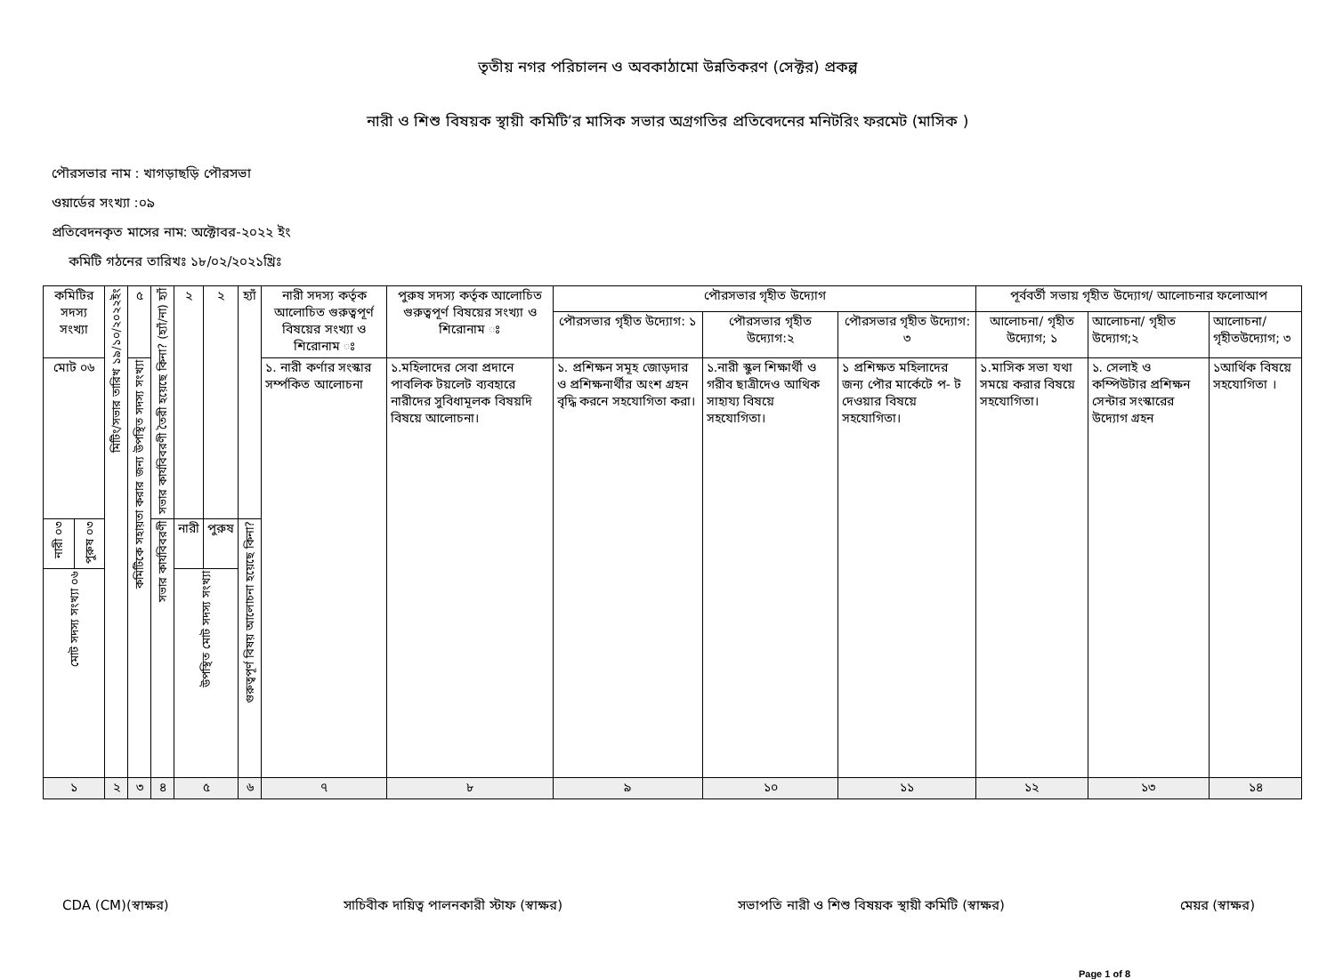তৃতীয় নগর পরিচালন ও অবকাঠামো উন্নতিকরণ (সেক্টর) প্রকল্প
নারী ও শিশু বিষয়ক স্থায়ী কমিটি’র মাসিক সভার অগ্রগতির প্রতিবেদনের মনিটরিং ফরমেট (মাসিক )
পৌরসভার নাম : খাগড়াছড়ি পৌরসভা
ওয়ার্ডের সংখ্যা :০৯
প্রতিবেদনকৃত মাসের নাম: অক্টোবর-২০২২ ইং
কমিটি গঠনের তারিখঃ ১৮/০২/২০২১খ্রিঃ
| কমিটির সদস্য সংখ্যা | | মিটিং/সভার তারিখ ১৯/১০/২০২২ইং | ৫ | সভার কার্যবিবরণী তৈরী হয়েছে কিনা? (হ্যাঁ/না) হ্যাঁ | ২ | ২ | হ্যাঁ | নারী সদস্য কর্তৃক আলোচিত গুরুত্বপূর্ণ বিষয়ের সংখ্যা ও শিরোনাম ঃ | পুরুষ সদস্য কর্তৃক আলোচিত গুরুত্বপূর্ণ বিষয়ের সংখ্যা ও শিরোনাম ঃ | পৌরসভার গৃহীত উদ্যোগ | | | পূর্ববর্তী সভায় গৃহীত উদ্যোগ/ আলোচনার ফলোআপ | | |
| | | | | | | | | | | পৌরসভার গৃহীত উদ্যোগ: ১ | পৌরসভার গৃহীত উদ্যোগ:২ | পৌরসভার গৃহীত উদ্যোগ: ৩ | আলোচনা/ গৃহীত উদ্যোগ; ১ | আলোচনা/ গৃহীত উদ্যোগ;২ | আলোচনা/ গৃহীতউদ্যোগ; ৩ |
| মোট ০৬ | | | কমিটিকে সহায়তা করার জন্য উপস্থিত সদস্য সংখ্যা | | | | | ১. নারী কর্ণার সংস্কার সর্ম্পকিত আলোচনা | ১.মহিলাদের সেবা প্রদানে পাবলিক টয়লেট ব্যবহারে নারীদের সুবিধামূলক বিষয়দি বিষয়ে আলোচনা। | ১. প্রশিক্ষন সমূহ জোড়দার ও প্রশিক্ষনার্থীর অংশ গ্রহন বৃদ্ধি করনে সহযোগিতা করা। | ১.নারী স্কুল শিক্ষার্থী ও গরীব ছাত্রীদেও আথিক সাহায্য বিষয়ে সহযোগিতা। | ১ প্রশিক্ষত মহিলাদের জন্য পৌর মার্কেটে প- ট দেওয়ার বিষয়ে সহযোগিতা। | ১.মাসিক সভা যথা সময়ে করার বিষয়ে সহযোগিতা। | ১. সেলাই ও কম্পিউটার প্রশিক্ষন সেন্টার সংস্কারের উদ্যোগ গ্রহন | ১আর্থিক বিষয়ে সহযোগিতা । |
| নারী ০৩ | পুরুষ ০৩ | | | সভার কার্যবিবরণী | নারী | পুরুষ | গুরুত্বপূর্ণ বিষয় আলোচনা হয়েছে কিনা? | | | | | | | | |
| মোট সদস্য সংখ্যা ০৬ | | | | | উপস্থিত মোট সদস্য সংখ্যা | | | | | | | | | | |
| ১ | | ২ | ৩ | ৪ | ৫ | | ৬ | ৭ | ৮ | ৯ | ১০ | ১১ | ১২ | ১৩ | ১৪ |
CDA (CM)(স্বাক্ষর) সাচিবীক দায়িত্ব পালনকারী স্টাফ (স্বাক্ষর) সভাপতি নারী ও শিশু বিষয়ক স্থায়ী কমিটি (স্বাক্ষর) মেয়র (স্বাক্ষর)
Page 1 of 8